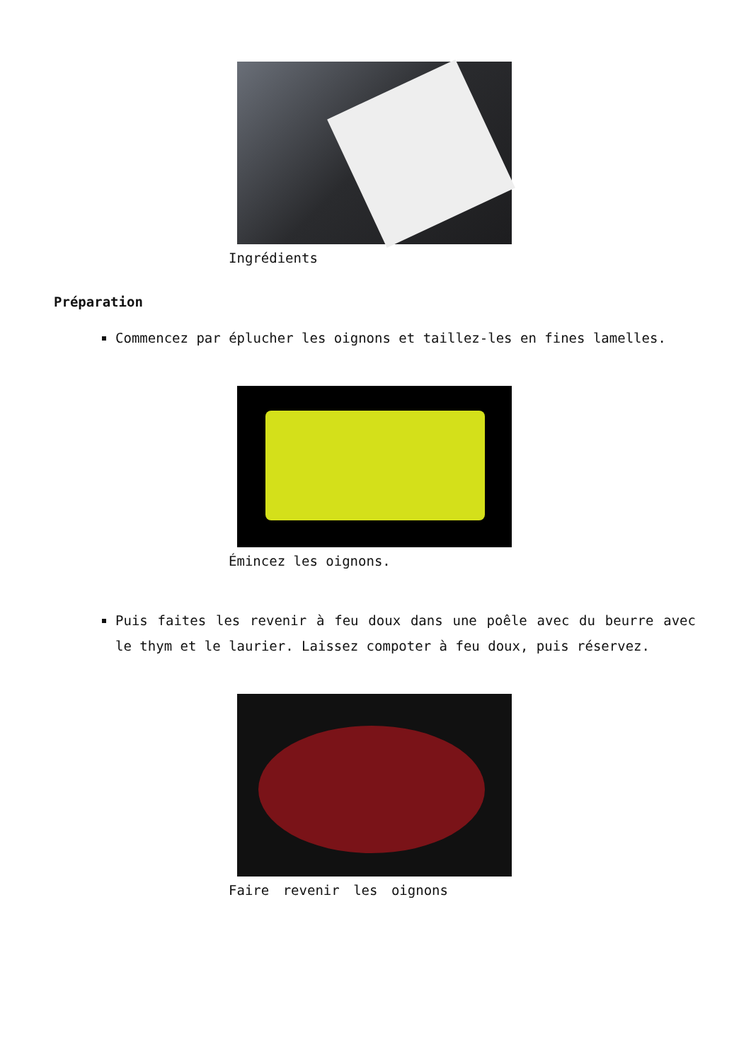Ingrédients
Préparation
Commencez par éplucher les oignons et taillez-les en fines lamelles.
Émincez les oignons.
Puis faites les revenir à feu doux dans une poêle avec du beurre avec le thym et le laurier. Laissez compoter à feu doux, puis réservez.
Faire revenir les oignons